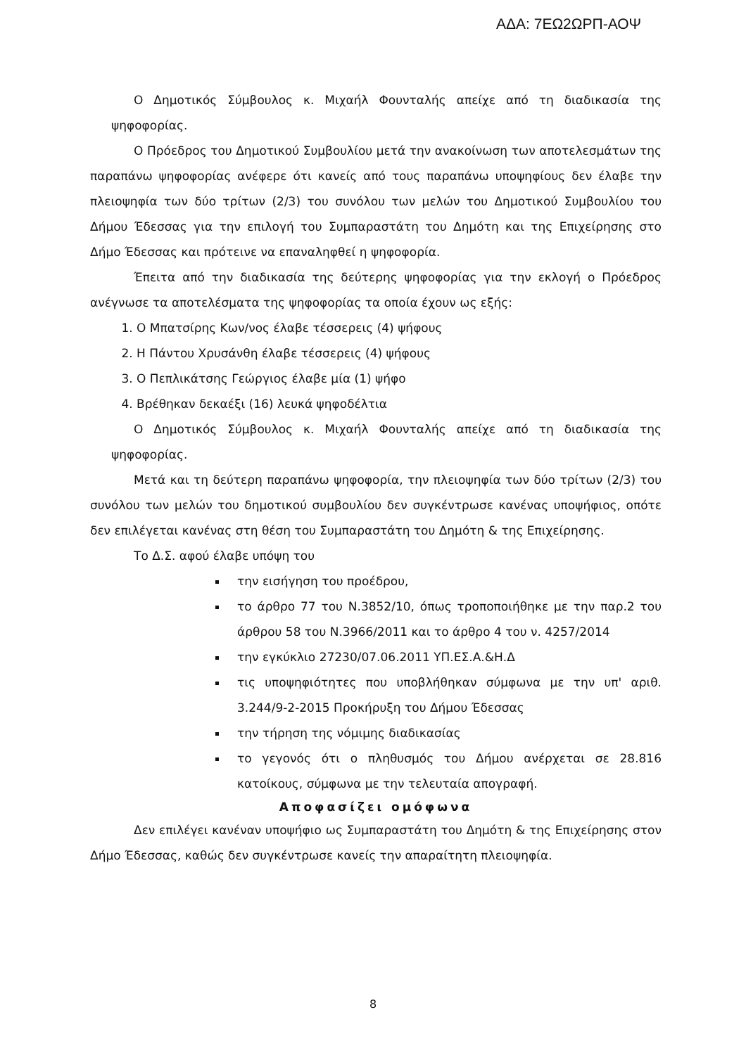ΑΔΑ: 7ΕΩ2ΩΡΠ-ΑΟΨ
Ο Δημοτικός Σύμβουλος κ. Μιχαήλ Φουνταλής απείχε από τη διαδικασία της ψηφοφορίας.
Ο Πρόεδρος του Δημοτικού Συμβουλίου μετά την ανακοίνωση των αποτελεσμάτων της παραπάνω ψηφοφορίας ανέφερε ότι κανείς από τους παραπάνω υποψηφίους δεν έλαβε την πλειοψηφία των δύο τρίτων (2/3) του συνόλου των μελών του Δημοτικού Συμβουλίου του Δήμου Έδεσσας για την επιλογή του Συμπαραστάτη του Δημότη και της Επιχείρησης στο Δήμο Έδεσσας και πρότεινε να επαναληφθεί η ψηφοφορία.
Έπειτα από την διαδικασία της δεύτερης ψηφοφορίας για την εκλογή ο Πρόεδρος ανέγνωσε τα αποτελέσματα της ψηφοφορίας τα οποία έχουν ως εξής:
1. Ο Μπατσίρης Κων/νος έλαβε τέσσερεις (4) ψήφους
2. Η Πάντου Χρυσάνθη έλαβε τέσσερεις (4) ψήφους
3. Ο Πεπλικάτσης Γεώργιος έλαβε μία (1) ψήφο
4. Βρέθηκαν δεκαέξι (16) λευκά ψηφοδέλτια
Ο Δημοτικός Σύμβουλος κ. Μιχαήλ Φουνταλής απείχε από τη διαδικασία της ψηφοφορίας.
Μετά και τη δεύτερη παραπάνω ψηφοφορία, την πλειοψηφία των δύο τρίτων (2/3) του συνόλου των μελών του δημοτικού συμβουλίου δεν συγκέντρωσε κανένας υποψήφιος, οπότε δεν επιλέγεται κανένας στη θέση του Συμπαραστάτη του Δημότη & της Επιχείρησης.
Το Δ.Σ. αφού έλαβε υπόψη του
την εισήγηση του προέδρου,
το άρθρο 77 του Ν.3852/10, όπως τροποποιήθηκε με την παρ.2 του άρθρου 58 του Ν.3966/2011 και το άρθρο 4 του ν. 4257/2014
την εγκύκλιο 27230/07.06.2011 ΥΠ.ΕΣ.Α.&Η.Δ
τις υποψηφιότητες που υποβλήθηκαν σύμφωνα με την υπ' αριθ. 3.244/9-2-2015 Προκήρυξη του Δήμου Έδεσσας
την τήρηση της νόμιμης διαδικασίας
το γεγονός ότι ο πληθυσμός του Δήμου ανέρχεται σε 28.816 κατοίκους, σύμφωνα με την τελευταία απογραφή.
Αποφασίζει ομόφωνα
Δεν επιλέγει κανέναν υποψήφιο ως Συμπαραστάτη του Δημότη & της Επιχείρησης στον Δήμο Έδεσσας, καθώς δεν συγκέντρωσε κανείς την απαραίτητη πλειοψηφία.
8